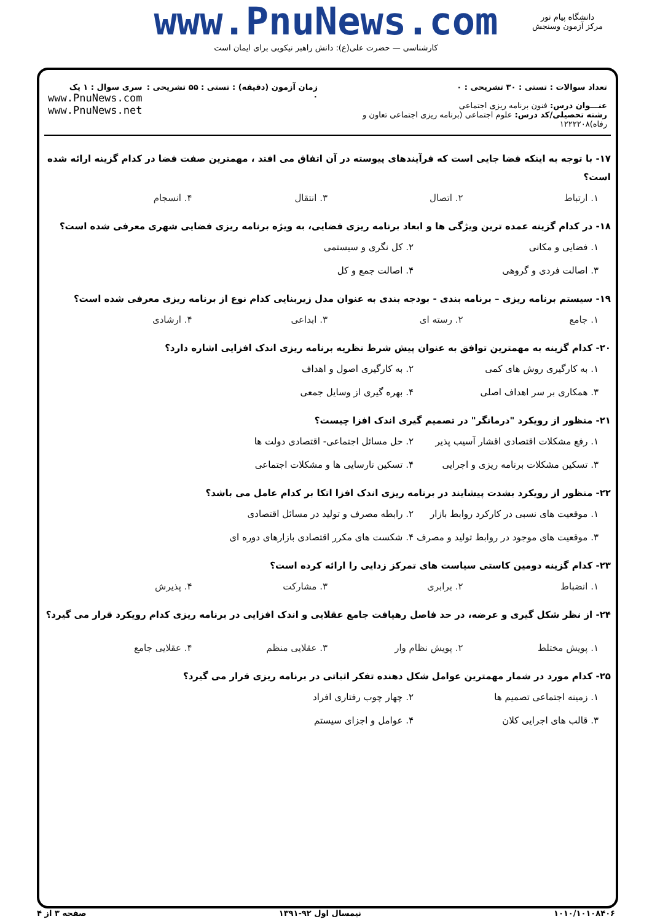www.PnuNews.com
کارشناسی — حضرت علی(ع): دانش راهبر نیکویی برای ایمان است
دانشگاه پیام نور
مرکز آزمون وسنجش
تعداد سوالات : تستی : ۳۰ تشریحی : ۰
عنـــوان درس: فنون برنامه ریزی اجتماعی
رشته تحصیلی/کد درس: علوم اجتماعی (برنامه ریزی اجتماعی تعاون و رفاه)۱۲۲۲۲۰۸
زمان آزمون (دقیقه) : تستی : ۵۵ تشریحی : ۰
سری سوال : ۱ یک
www.PnuNews.com
www.PnuNews.net
۱۷- با توجه به اینکه فضا جایی است که فرآیندهای پیوسته در آن اتفاق می افتد ، مهمترین صفت فضا در کدام گزینه ارائه شده است؟
۱. ارتباط ۲. اتصال ۳. انتقال ۴. انسجام
۱۸- در کدام گزینه عمده ترین ویژگی ها و ابعاد برنامه ریزی فضایی، به ویژه برنامه ریزی فضایی شهری معرفی شده است؟
۱. فضایی و مکانی ۲. کل نگری و سیستمی ۳. اصالت فردی و گروهی ۴. اصالت جمع و کل
۱۹- سیستم برنامه ریزی – برنامه بندی - بودجه بندی به عنوان مدل زیربنایی کدام نوع از برنامه ریزی معرفی شده است؟
۱. جامع ۲. رسته ای ۳. ابداعی ۴. ارشادی
۲۰- کدام گزینه به مهمترین توافق به عنوان پیش شرط نظریه برنامه ریزی اندک افزایی اشاره دارد؟
۱. به کارگیری روش های کمی ۲. به کارگیری اصول و اهداف ۳. همکاری بر سر اهداف اصلی ۴. بهره گیری از وسایل جمعی
۲۱- منظور از رویکرد "درمانگر" در تصمیم گیری اندک افزا چیست؟
۱. رفع مشکلات اقتصادی اقشار آسیب پذیر ۲. حل مسائل اجتماعی- اقتصادی دولت ها ۳. تسکین مشکلات برنامه ریزی و اجرایی ۴. تسکین نارسایی ها و مشکلات اجتماعی
۲۲- منظور از رویکرد بشدت پیشایند در برنامه ریزی اندک افزا اتکا بر کدام عامل می باشد؟
۱. موقعیت های نسبی در کارکرد روابط بازار ۲. رابطه مصرف و تولید در مسائل اقتصادی ۳. موقعیت های موجود در روابط تولید و مصرف ۴. شکست های مکرر اقتصادی بازارهای دوره ای
۲۳- کدام گزینه دومین کاستی سیاست های تمرکز زدایی را ارائه کرده است؟
۱. انضباط ۲. برابری ۳. مشارکت ۴. پذیرش
۲۴- از نظر شکل گیری و عرضه، در حد فاصل رهیافت جامع عقلایی و اندک افزایی در برنامه ریزی کدام رویکرد قرار می گیرد؟
۱. پویش مختلط ۲. پویش نظام وار ۳. عقلایی منظم ۴. عقلایی جامع
۲۵- کدام مورد در شمار مهمترین عوامل شکل دهنده تفکر اثباتی در برنامه ریزی قرار می گیرد؟
۱. زمینه اجتماعی تصمیم ها ۲. چهار چوب رفتاری افراد ۳. قالب های اجرایی کلان ۴. عوامل و اجزای سیستم
۱۰۱۰/۱۰۱۰۸۴۰۶ نیمسال اول ۹۲-۱۳۹۱ صفحه ۳ از ۴